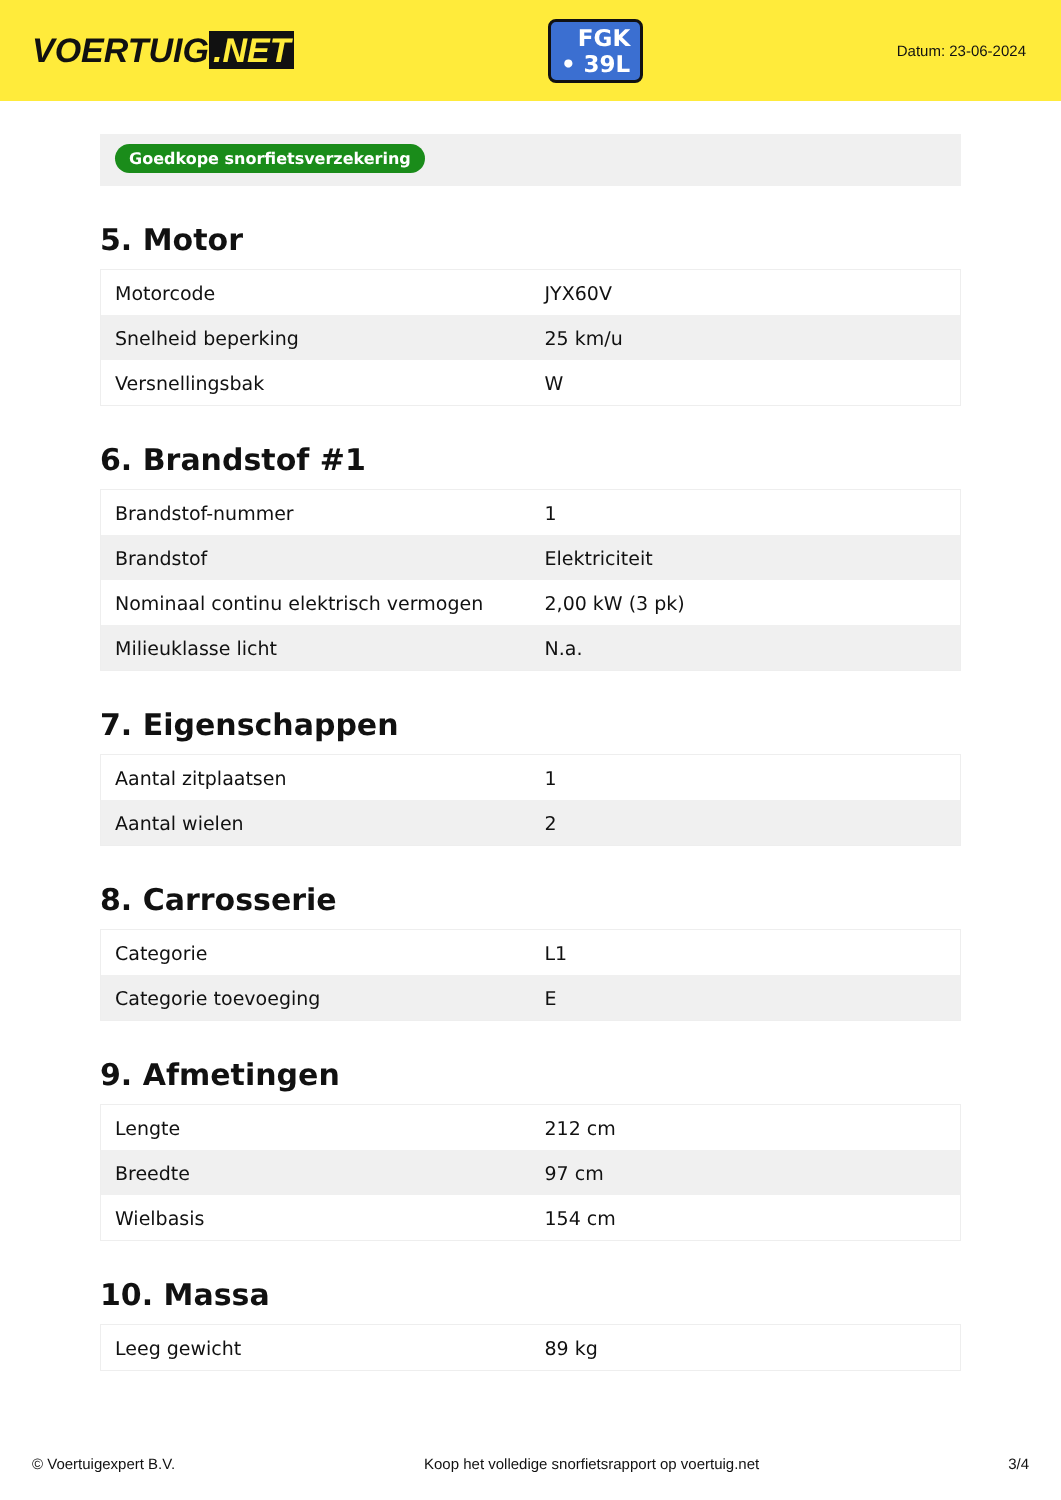VOERTUIG.NET
FGK
• 39L
Datum: 23-06-2024
Goedkope snorfietsverzekering
5. Motor
| Motorcode | JYX60V |
| Snelheid beperking | 25 km/u |
| Versnellingsbak | W |
6. Brandstof #1
| Brandstof-nummer | 1 |
| Brandstof | Elektriciteit |
| Nominaal continu elektrisch vermogen | 2,00 kW (3 pk) |
| Milieuklasse licht | N.a. |
7. Eigenschappen
| Aantal zitplaatsen | 1 |
| Aantal wielen | 2 |
8. Carrosserie
| Categorie | L1 |
| Categorie toevoeging | E |
9. Afmetingen
| Lengte | 212 cm |
| Breedte | 97 cm |
| Wielbasis | 154 cm |
10. Massa
| Leeg gewicht | 89 kg |
© Voertuigexpert B.V. Koop het volledige snorfietsrapport op voertuig.net 3/4